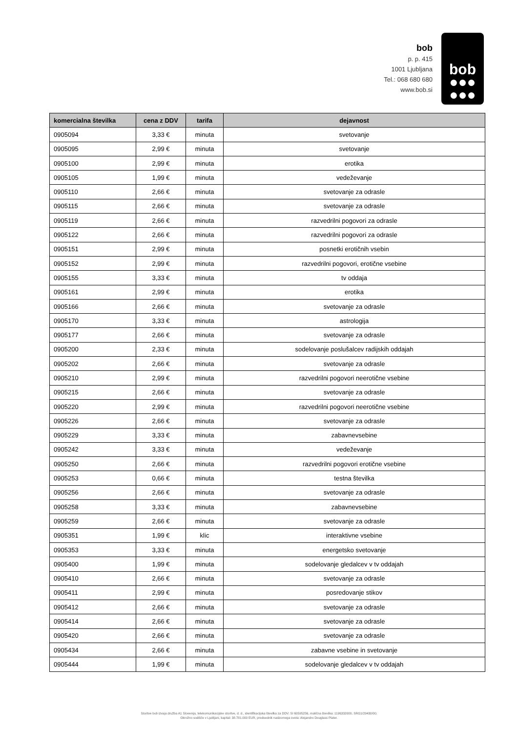bob
p. p. 415
1001 Ljubljana
Tel.: 068 680 680
www.bob.si
bob
●●●
●●●
| komercialna številka | cena z DDV | tarifa | dejavnost |
| --- | --- | --- | --- |
| 0905094 | 3,33 € | minuta | svetovanje |
| 0905095 | 2,99 € | minuta | svetovanje |
| 0905100 | 2,99 € | minuta | erotika |
| 0905105 | 1,99 € | minuta | vedeževanje |
| 0905110 | 2,66 € | minuta | svetovanje za odrasle |
| 0905115 | 2,66 € | minuta | svetovanje za odrasle |
| 0905119 | 2,66 € | minuta | razvedrilni pogovori za odrasle |
| 0905122 | 2,66 € | minuta | razvedrilni pogovori za odrasle |
| 0905151 | 2,99 € | minuta | posnetki erotičnih vsebin |
| 0905152 | 2,99 € | minuta | razvedrilni pogovori, erotične vsebine |
| 0905155 | 3,33 € | minuta | tv oddaja |
| 0905161 | 2,99 € | minuta | erotika |
| 0905166 | 2,66 € | minuta | svetovanje za odrasle |
| 0905170 | 3,33 € | minuta | astrologija |
| 0905177 | 2,66 € | minuta | svetovanje za odrasle |
| 0905200 | 2,33 € | minuta | sodelovanje poslušalcev radijskih oddajah |
| 0905202 | 2,66 € | minuta | svetovanje za odrasle |
| 0905210 | 2,99 € | minuta | razvedrilni pogovori neerotične vsebine |
| 0905215 | 2,66 € | minuta | svetovanje za odrasle |
| 0905220 | 2,99 € | minuta | razvedrilni pogovori neerotične vsebine |
| 0905226 | 2,66 € | minuta | svetovanje za odrasle |
| 0905229 | 3,33 € | minuta | zabavnevsebine |
| 0905242 | 3,33 € | minuta | vedeževanje |
| 0905250 | 2,66 € | minuta | razvedrilni pogovori erotične vsebine |
| 0905253 | 0,66 € | minuta | testna številka |
| 0905256 | 2,66 € | minuta | svetovanje za odrasle |
| 0905258 | 3,33 € | minuta | zabavnevsebine |
| 0905259 | 2,66 € | minuta | svetovanje za odrasle |
| 0905351 | 1,99 € | klic | interaktivne vsebine |
| 0905353 | 3,33 € | minuta | energetsko svetovanje |
| 0905400 | 1,99 € | minuta | sodelovanje gledalcev v tv oddajah |
| 0905410 | 2,66 € | minuta | svetovanje za odrasle |
| 0905411 | 2,99 € | minuta | posredovanje stikov |
| 0905412 | 2,66 € | minuta | svetovanje za odrasle |
| 0905414 | 2,66 € | minuta | svetovanje za odrasle |
| 0905420 | 2,66 € | minuta | svetovanje za odrasle |
| 0905434 | 2,66 € | minuta | zabavne vsebine in svetovanje |
| 0905444 | 1,99 € | minuta | sodelovanje gledalcev v tv oddajah |
Storitve bob izvaja družba A1 Slovenija, telekomunikacijske storitve, d. d., identifikacijska številka za DDV: SI 60595256, matična številka: 1196332000, SRG1/29430/00.
Okrožno sodišče v Ljubljani, kapital: 38.781.000 EUR, predsednik nadzornega sveta: Alejandro Douglass Plater.